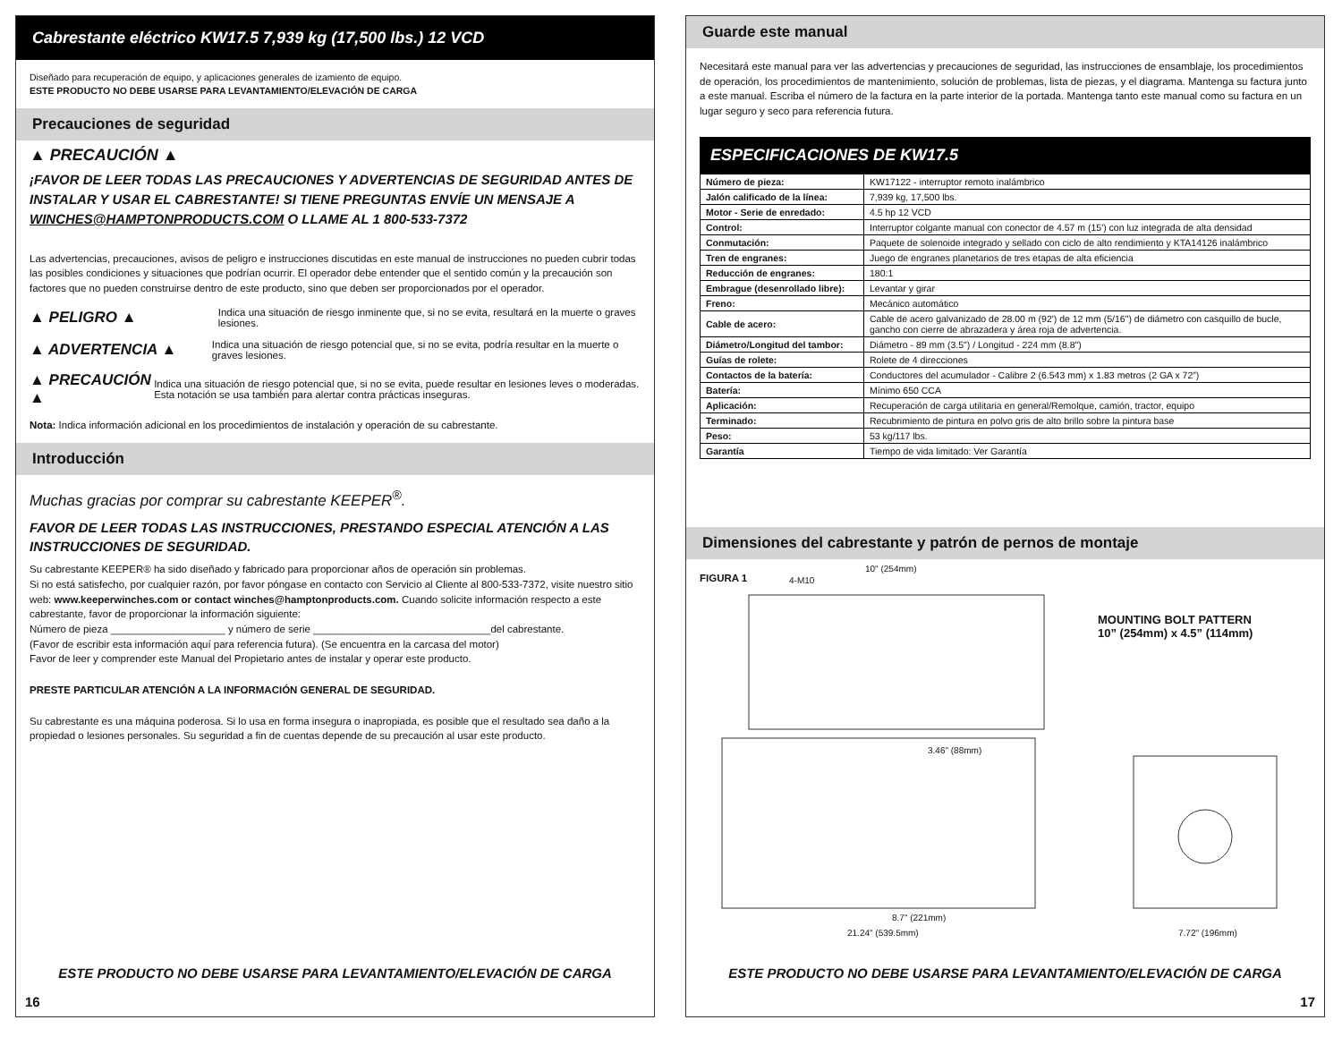Cabrestante eléctrico KW17.5 7,939 kg (17,500 lbs.) 12 VCD
Diseñado para recuperación de equipo, y aplicaciones generales de izamiento de equipo.
ESTE PRODUCTO NO DEBE USARSE PARA LEVANTAMIENTO/ELEVACIÓN DE CARGA
Precauciones de seguridad
▲ PRECAUCIÓN ▲
¡FAVOR DE LEER TODAS LAS PRECAUCIONES Y ADVERTENCIAS DE SEGURIDAD ANTES DE INSTALAR Y USAR EL CABRESTANTE! SI TIENE PREGUNTAS ENVÍE UN MENSAJE A WINCHES@HAMPTONPRODUCTS.COM O LLAME AL 1 800-533-7372
Las advertencias, precauciones, avisos de peligro e instrucciones discutidas en este manual de instrucciones no pueden cubrir todas las posibles condiciones y situaciones que podrían ocurrir. El operador debe entender que el sentido común y la precaución son factores que no pueden construirse dentro de este producto, sino que deben ser proporcionados por el operador.
▲ PELIGRO ▲
Indica una situación de riesgo inminente que, si no se evita, resultará en la muerte o graves lesiones.
▲ ADVERTENCIA ▲
Indica una situación de riesgo potencial que, si no se evita, podría resultar en la muerte o graves lesiones.
▲ PRECAUCIÓN ▲
Indica una situación de riesgo potencial que, si no se evita, puede resultar en lesiones leves o moderadas. Esta notación se usa también para alertar contra prácticas inseguras.
Nota: Indica información adicional en los procedimientos de instalación y operación de su cabrestante.
Introducción
Muchas gracias por comprar su cabrestante KEEPER<sup>®</sup>.
FAVOR DE LEER TODAS LAS INSTRUCCIONES, PRESTANDO ESPECIAL ATENCIÓN A LAS INSTRUCCIONES DE SEGURIDAD.
Su cabrestante KEEPER® ha sido diseñado y fabricado para proporcionar años de operación sin problemas.
Si no está satisfecho, por cualquier razón, por favor póngase en contacto con Servicio al Cliente al 800-533-7372, visite nuestro sitio web: www.keeperwinches.com or contact winches@hamptonproducts.com. Cuando solicite información respecto a este cabrestante, favor de proporcionar la información siguiente:
Número de pieza ____________________ y número de serie _______________________________del cabrestante.
(Favor de escribir esta información aquí para referencia futura). (Se encuentra en la carcasa del motor)
Favor de leer y comprender este Manual del Propietario antes de instalar y operar este producto.
PRESTE PARTICULAR ATENCIÓN A LA INFORMACIÓN GENERAL DE SEGURIDAD.
Su cabrestante es una máquina poderosa. Si lo usa en forma insegura o inapropiada, es posible que el resultado sea daño a la propiedad o lesiones personales. Su seguridad a fin de cuentas depende de su precaución al usar este producto.
ESTE PRODUCTO NO DEBE USARSE PARA LEVANTAMIENTO/ELEVACIÓN DE CARGA
16
Guarde este manual
Necesitará este manual para ver las advertencias y precauciones de seguridad, las instrucciones de ensamblaje, los procedimientos de operación, los procedimientos de mantenimiento, solución de problemas, lista de piezas, y el diagrama. Mantenga su factura junto a este manual. Escriba el número de la factura en la parte interior de la portada. Mantenga tanto este manual como su factura en un lugar seguro y seco para referencia futura.
ESPECIFICACIONES DE KW17.5
| Número de pieza: | KW17122 - interruptor remoto inalámbrico |
| Jalón calificado de la línea: | 7,939 kg, 17,500 lbs. |
| Motor - Serie de enredado: | 4.5 hp 12 VCD |
| Control: | Interruptor colgante manual con conector de 4.57 m (15') con luz integrada de alta densidad |
| Conmutación: | Paquete de solenoide integrado y sellado con ciclo de alto rendimiento y KTA14126 inalámbrico |
| Tren de engranes: | Juego de engranes planetarios de tres etapas de alta eficiencia |
| Reducción de engranes: | 180:1 |
| Embrague (desenrollado libre): | Levantar y girar |
| Freno: | Mecánico automático |
| Cable de acero: | Cable de acero galvanizado de 28.00 m (92') de 12 mm (5/16") de diámetro con casquillo de bucle, gancho con cierre de abrazadera y área roja de advertencia. |
| Diámetro/Longitud del tambor: | Diámetro - 89 mm (3.5") / Longitud - 224 mm (8.8") |
| Guías de rolete: | Rolete de 4 direcciones |
| Contactos de la batería: | Conductores del acumulador - Calibre 2 (6.543 mm) x 1.83 metros (2 GA x 72”) |
| Batería: | Mínimo 650 CCA |
| Aplicación: | Recuperación de carga utilitaria en general/Remolque, camión, tractor, equipo |
| Terminado: | Recubrimiento de pintura en polvo gris de alto brillo sobre la pintura base |
| Peso: | 53 kg/117 lbs. |
| Garantía | Tiempo de vida limitado: Ver Garantía |
Dimensiones del cabrestante y patrón de pernos de montaje
FIGURA 1
MOUNTING BOLT PATTERN
10” (254mm) x 4.5” (114mm)
4-M10
10" (254mm)
3.46" (88mm)
8.7" (221mm)
21.24" (539.5mm) 7.72" (196mm)
ESTE PRODUCTO NO DEBE USARSE PARA LEVANTAMIENTO/ELEVACIÓN DE CARGA
17